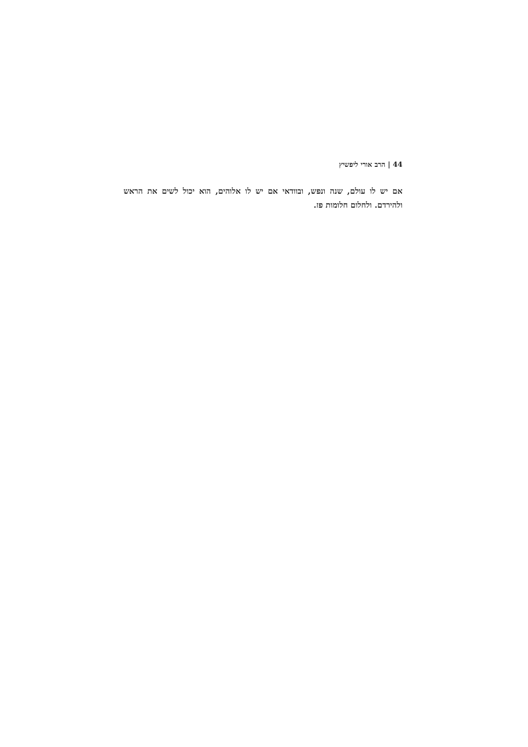44 | הרב אורי ליפשיץ
אם יש לו עולם, שנה ונפש, ובוודאי אם יש לו אלוהים, הוא יכול לשים את הראש ולהירדם. ולחלום חלומות פז.